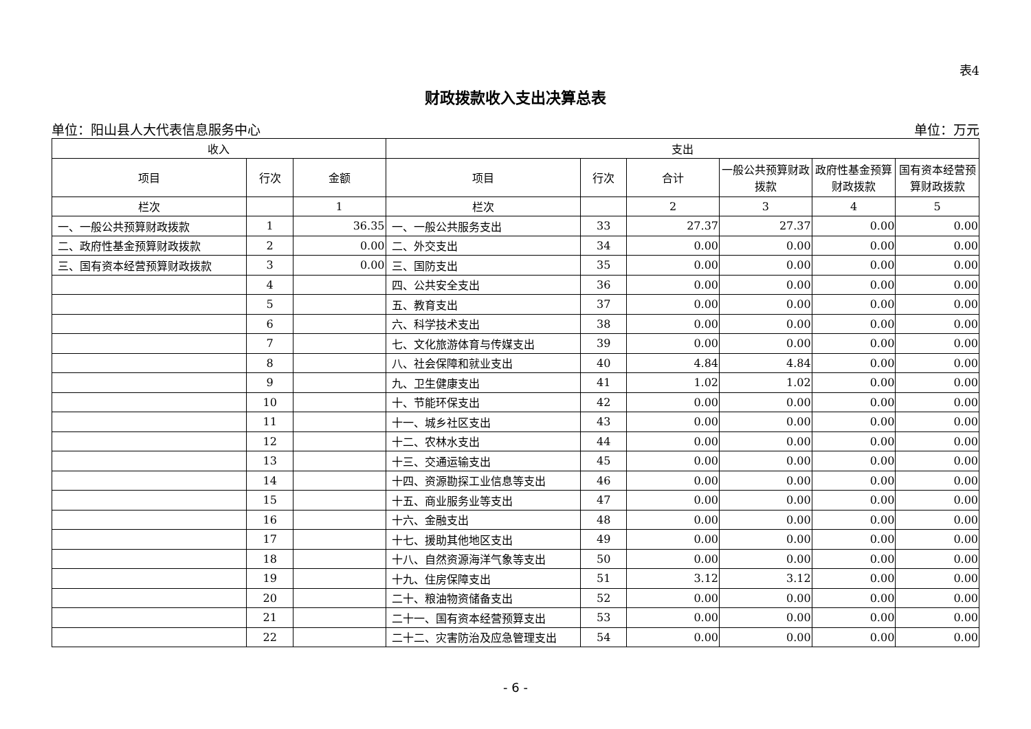表4
财政拨款收入支出决算总表
单位：阳山县人大代表信息服务中心 单位：万元
| 收入 | | | 支出 | | | | | |
| --- | --- | --- | --- | --- | --- | --- | --- | --- |
| 项目 | 行次 | 金额 | 项目 | 行次 | 合计 | 一般公共预算财政拨款 | 政府性基金预算财政拨款 | 国有资本经营预算财政拨款 |
| 栏次 | | 1 | 栏次 | | 2 | 3 | 4 | 5 |
| 一、一般公共预算财政拨款 | 1 | 36.35 | 一、一般公共服务支出 | 33 | 27.37 | 27.37 | 0.00 | 0.00 |
| 二、政府性基金预算财政拨款 | 2 | 0.00 | 二、外交支出 | 34 | 0.00 | 0.00 | 0.00 | 0.00 |
| 三、国有资本经营预算财政拨款 | 3 | 0.00 | 三、国防支出 | 35 | 0.00 | 0.00 | 0.00 | 0.00 |
| | 4 | | 四、公共安全支出 | 36 | 0.00 | 0.00 | 0.00 | 0.00 |
| | 5 | | 五、教育支出 | 37 | 0.00 | 0.00 | 0.00 | 0.00 |
| | 6 | | 六、科学技术支出 | 38 | 0.00 | 0.00 | 0.00 | 0.00 |
| | 7 | | 七、文化旅游体育与传媒支出 | 39 | 0.00 | 0.00 | 0.00 | 0.00 |
| | 8 | | 八、社会保障和就业支出 | 40 | 4.84 | 4.84 | 0.00 | 0.00 |
| | 9 | | 九、卫生健康支出 | 41 | 1.02 | 1.02 | 0.00 | 0.00 |
| | 10 | | 十、节能环保支出 | 42 | 0.00 | 0.00 | 0.00 | 0.00 |
| | 11 | | 十一、城乡社区支出 | 43 | 0.00 | 0.00 | 0.00 | 0.00 |
| | 12 | | 十二、农林水支出 | 44 | 0.00 | 0.00 | 0.00 | 0.00 |
| | 13 | | 十三、交通运输支出 | 45 | 0.00 | 0.00 | 0.00 | 0.00 |
| | 14 | | 十四、资源勘探工业信息等支出 | 46 | 0.00 | 0.00 | 0.00 | 0.00 |
| | 15 | | 十五、商业服务业等支出 | 47 | 0.00 | 0.00 | 0.00 | 0.00 |
| | 16 | | 十六、金融支出 | 48 | 0.00 | 0.00 | 0.00 | 0.00 |
| | 17 | | 十七、援助其他地区支出 | 49 | 0.00 | 0.00 | 0.00 | 0.00 |
| | 18 | | 十八、自然资源海洋气象等支出 | 50 | 0.00 | 0.00 | 0.00 | 0.00 |
| | 19 | | 十九、住房保障支出 | 51 | 3.12 | 3.12 | 0.00 | 0.00 |
| | 20 | | 二十、粮油物资储备支出 | 52 | 0.00 | 0.00 | 0.00 | 0.00 |
| | 21 | | 二十一、国有资本经营预算支出 | 53 | 0.00 | 0.00 | 0.00 | 0.00 |
| | 22 | | 二十二、灾害防治及应急管理支出 | 54 | 0.00 | 0.00 | 0.00 | 0.00 |
- 6 -